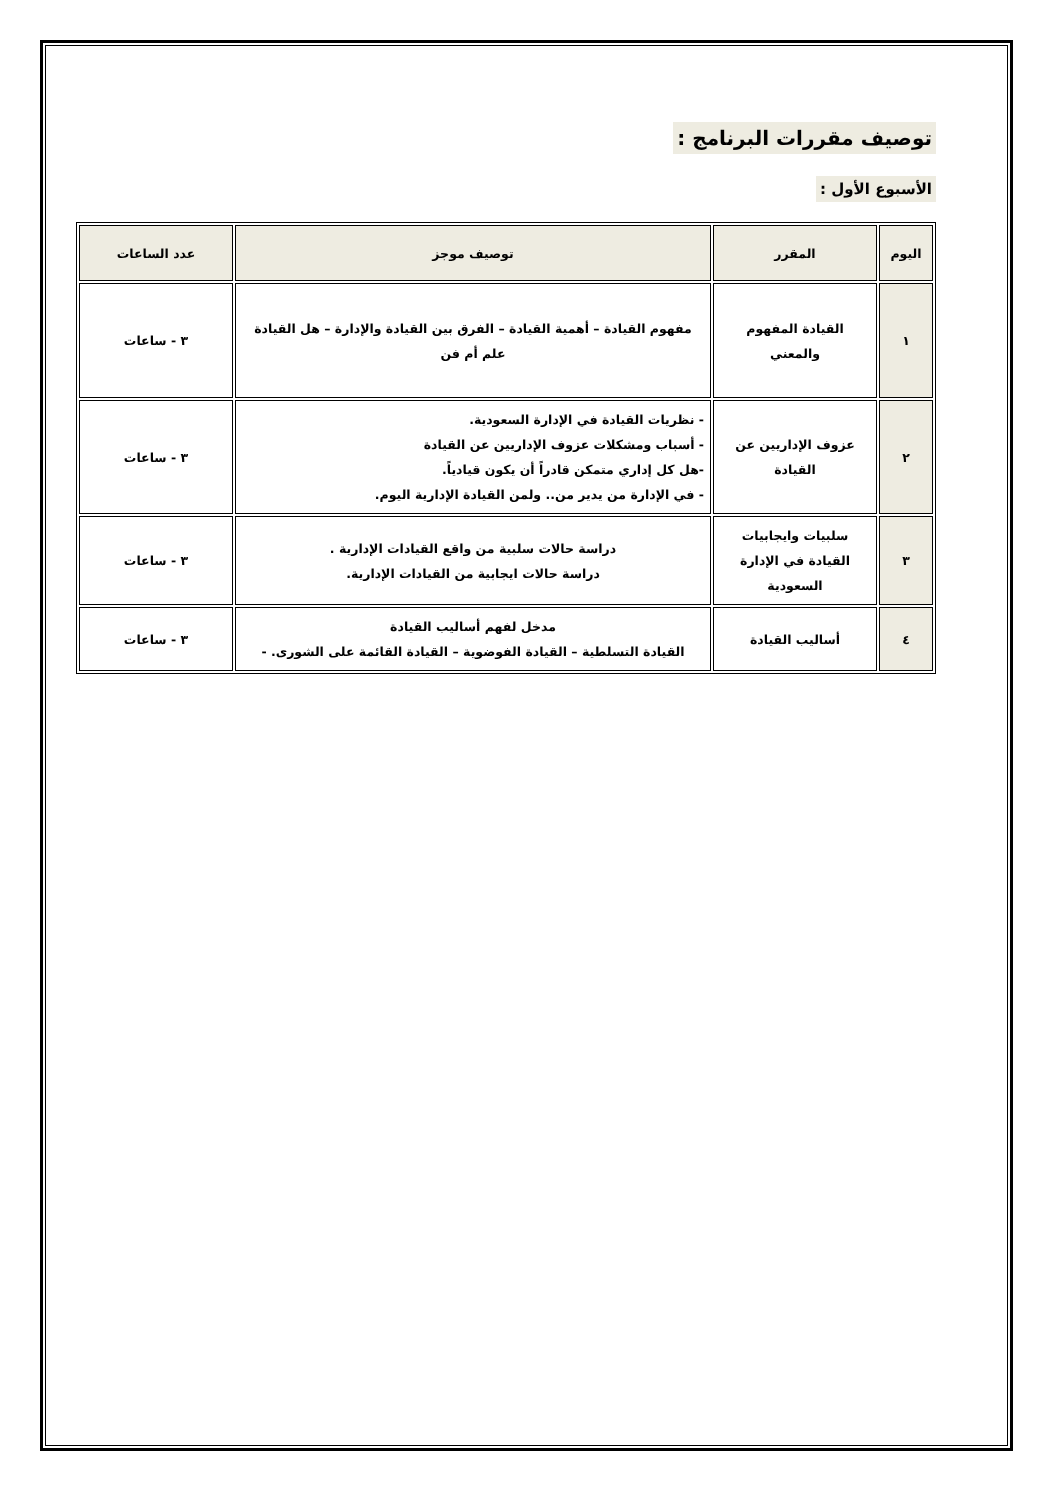توصيف مقررات البرنامج :
الأسبوع الأول :
| اليوم | المقرر | توصيف موجز | عدد الساعات |
| --- | --- | --- | --- |
| ١ | القيادة المفهوم والمعني | مفهوم القيادة – أهمية القيادة – الفرق بين القيادة والإدارة – هل القيادة علم أم فن | ٣ - ساعات |
| ٢ | عزوف الإداريين عن القيادة | - نظريات القيادة في الإدارة السعودية. - أسباب ومشكلات عزوف الإداريين عن القيادة -هل كل إداري متمكن قادراً أن يكون قيادياً. - في الإدارة من يدير من.. ولمن القيادة الإدارية اليوم. | ٣ - ساعات |
| ٣ | سلبيات وايجابيات القيادة في الإدارة السعودية | دراسة حالات سلبية من واقع القيادات الإدارية . دراسة حالات ايجابية من القيادات الإدارية. | ٣ - ساعات |
| ٤ | أساليب القيادة | مدخل لفهم أساليب القيادة القيادة التسلطية – القيادة الفوضوية – القيادة القائمة على الشورى. - | ٣ - ساعات |